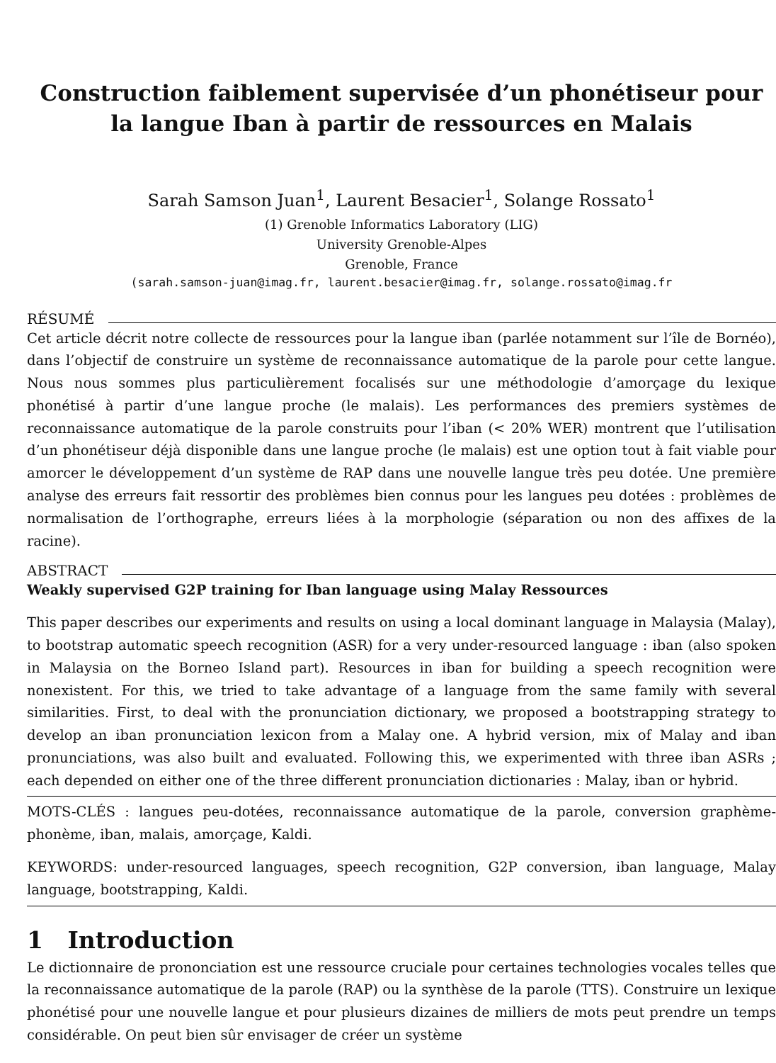Construction faiblement supervisée d’un phonétiseur pour la langue Iban à partir de ressources en Malais
Sarah Samson Juan<sup>1</sup>, Laurent Besacier<sup>1</sup>, Solange Rossato<sup>1</sup>
(1) Grenoble Informatics Laboratory (LIG)
University Grenoble-Alpes
Grenoble, France
(sarah.samson-juan@imag.fr, laurent.besacier@imag.fr, solange.rossato@imag.fr
RÉSUMÉ
Cet article décrit notre collecte de ressources pour la langue iban (parlée notamment sur l’île de Bornéo), dans l’objectif de construire un système de reconnaissance automatique de la parole pour cette langue. Nous nous sommes plus particulièrement focalisés sur une méthodologie d’amorçage du lexique phonétisé à partir d’une langue proche (le malais). Les performances des premiers systèmes de reconnaissance automatique de la parole construits pour l’iban (< 20% WER) montrent que l’utilisation d’un phonétiseur déjà disponible dans une langue proche (le malais) est une option tout à fait viable pour amorcer le développement d’un système de RAP dans une nouvelle langue très peu dotée. Une première analyse des erreurs fait ressortir des problèmes bien connus pour les langues peu dotées : problèmes de normalisation de l’orthographe, erreurs liées à la morphologie (séparation ou non des affixes de la racine).
ABSTRACT
Weakly supervised G2P training for Iban language using Malay Ressources
This paper describes our experiments and results on using a local dominant language in Malaysia (Malay), to bootstrap automatic speech recognition (ASR) for a very under-resourced language : iban (also spoken in Malaysia on the Borneo Island part). Resources in iban for building a speech recognition were nonexistent. For this, we tried to take advantage of a language from the same family with several similarities. First, to deal with the pronunciation dictionary, we proposed a bootstrapping strategy to develop an iban pronunciation lexicon from a Malay one. A hybrid version, mix of Malay and iban pronunciations, was also built and evaluated. Following this, we experimented with three iban ASRs ; each depended on either one of the three different pronunciation dictionaries : Malay, iban or hybrid.
MOTS-CLÉS : langues peu-dotées, reconnaissance automatique de la parole, conversion graphème-phonème, iban, malais, amorçage, Kaldi.
KEYWORDS: under-resourced languages, speech recognition, G2P conversion, iban language, Malay language, bootstrapping, Kaldi.
1 Introduction
Le dictionnaire de prononciation est une ressource cruciale pour certaines technologies vocales telles que la reconnaissance automatique de la parole (RAP) ou la synthèse de la parole (TTS). Construire un lexique phonétisé pour une nouvelle langue et pour plusieurs dizaines de milliers de mots peut prendre un temps considérable. On peut bien sûr envisager de créer un système